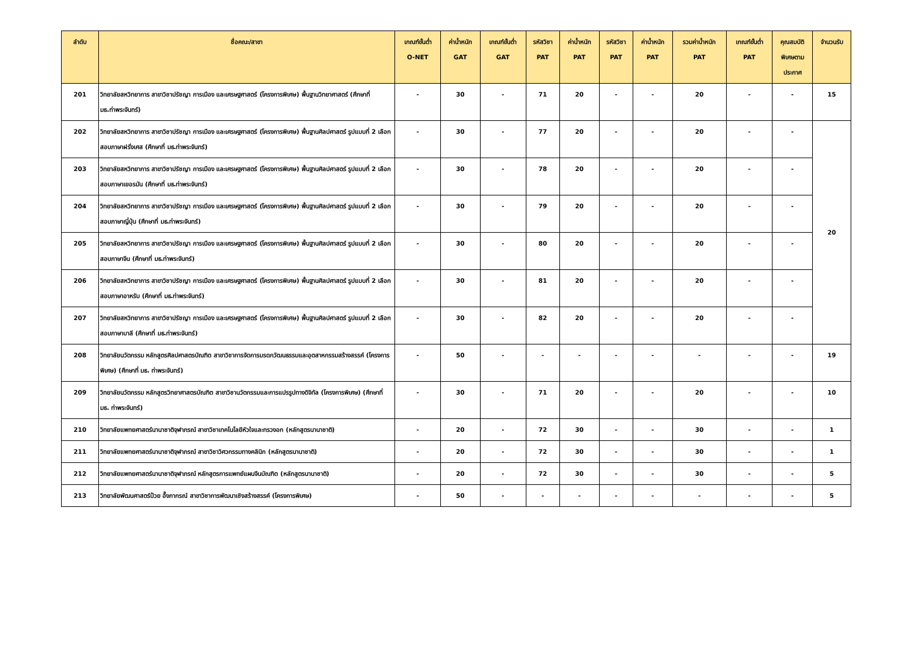| ลำดับ | ชื่อคณะ/สาขา | เกณฑ์ขั้นต่ำ O-NET | ค่าน้ำหนัก GAT | เกณฑ์ขั้นต่ำ GAT | รหัสวิชา PAT | ค่าน้ำหนัก PAT | รหัสวิชา PAT | ค่าน้ำหนัก PAT | รวมค่าน้ำหนัก PAT | เกณฑ์ขั้นต่ำ PAT | คุณสมบัติ พิเศษตาม ประกาศ | จำนวนรับ |
| --- | --- | --- | --- | --- | --- | --- | --- | --- | --- | --- | --- | --- |
| 201 | วิทยาลัยสหวิทยาการ สาขาวิชาปรัชญา การเมือง และเศรษฐศาสตร์ (โครงการพิเศษ) พื้นฐานวิทยาศาสตร์ (ศึกษาที่ มธ.ท่าพระจันทร์) | - | 30 | - | 71 | 20 | - | - | 20 | - | - | 15 |
| 202 | วิทยาลัยสหวิทยาการ สาขาวิชาปรัชญา การเมือง และเศรษฐศาสตร์ (โครงการพิเศษ) พื้นฐานศิลปศาสตร์ รูปแบบที่ 2 เลือกสอบภาษาฝรั่งเศส (ศึกษาที่ มธ.ท่าพระจันทร์) | - | 30 | - | 77 | 20 | - | - | 20 | - | - | 20 |
| 203 | วิทยาลัยสหวิทยาการ สาขาวิชาปรัชญา การเมือง และเศรษฐศาสตร์ (โครงการพิเศษ) พื้นฐานศิลปศาสตร์ รูปแบบที่ 2 เลือกสอบภาษาเยอรมัน (ศึกษาที่ มธ.ท่าพระจันทร์) | - | 30 | - | 78 | 20 | - | - | 20 | - | - | |
| 204 | วิทยาลัยสหวิทยาการ สาขาวิชาปรัชญา การเมือง และเศรษฐศาสตร์ (โครงการพิเศษ) พื้นฐานศิลปศาสตร์ รูปแบบที่ 2 เลือกสอบภาษาญี่ปุ่น (ศึกษาที่ มธ.ท่าพระจันทร์) | - | 30 | - | 79 | 20 | - | - | 20 | - | - | |
| 205 | วิทยาลัยสหวิทยาการ สาขาวิชาปรัชญา การเมือง และเศรษฐศาสตร์ (โครงการพิเศษ) พื้นฐานศิลปศาสตร์ รูปแบบที่ 2 เลือกสอบภาษาจีน (ศึกษาที่ มธ.ท่าพระจันทร์) | - | 30 | - | 80 | 20 | - | - | 20 | - | - | |
| 206 | วิทยาลัยสหวิทยาการ สาขาวิชาปรัชญา การเมือง และเศรษฐศาสตร์ (โครงการพิเศษ) พื้นฐานศิลปศาสตร์ รูปแบบที่ 2 เลือกสอบภาษาอาหรับ (ศึกษาที่ มธ.ท่าพระจันทร์) | - | 30 | - | 81 | 20 | - | - | 20 | - | - | |
| 207 | วิทยาลัยสหวิทยาการ สาขาวิชาปรัชญา การเมือง และเศรษฐศาสตร์ (โครงการพิเศษ) พื้นฐานศิลปศาสตร์ รูปแบบที่ 2 เลือกสอบภาษาบาลี (ศึกษาที่ มธ.ท่าพระจันทร์) | - | 30 | - | 82 | 20 | - | - | 20 | - | - | |
| 208 | วิทยาลัยนวัตกรรม หลักสูตรศิลปศาสตรบัณฑิต สาขาวิชาการจัดการมรดกวัฒนธรรมและอุตสาหกรรมสร้างสรรค์ (โครงการพิเศษ) (ศึกษาที่ มธ. ท่าพระจันทร์) | - | 50 | - | - | - | - | - | - | - | - | 19 |
| 209 | วิทยาลัยนวัตกรรม หลักสูตรวิทยาศาสตรบัณฑิต สาขาวิชานวัตกรรมและการแปรรูปทางดิจิทัล (โครงการพิเศษ) (ศึกษาที่ มธ. ท่าพระจันทร์) | - | 30 | - | 71 | 20 | - | - | 20 | - | - | 10 |
| 210 | วิทยาลัยแพทยศาสตร์นานาชาติจุฬาภรณ์ สาขาวิชาเทคโนโลยีหัวใจและทรวงอก (หลักสูตรนานาชาติ) | - | 20 | - | 72 | 30 | - | - | 30 | - | - | 1 |
| 211 | วิทยาลัยแพทยศาสตร์นานาชาติจุฬาภรณ์ สาขาวิชาวิศวกรรมทางคลินิก (หลักสูตรนานาชาติ) | - | 20 | - | 72 | 30 | - | - | 30 | - | - | 1 |
| 212 | วิทยาลัยแพทยศาสตร์นานาชาติจุฬาภรณ์ หลักสูตรการแพทย์แผนจีนบัณฑิต (หลักสูตรนานาชาติ) | - | 20 | - | 72 | 30 | - | - | 30 | - | - | 5 |
| 213 | วิทยาลัยพัฒนศาสตร์ป๋วย อึ๊งภากรณ์ สาขาวิชาการพัฒนาเชิงสร้างสรรค์ (โครงการพิเศษ) | - | 50 | - | - | - | - | - | - | - | - | 5 |